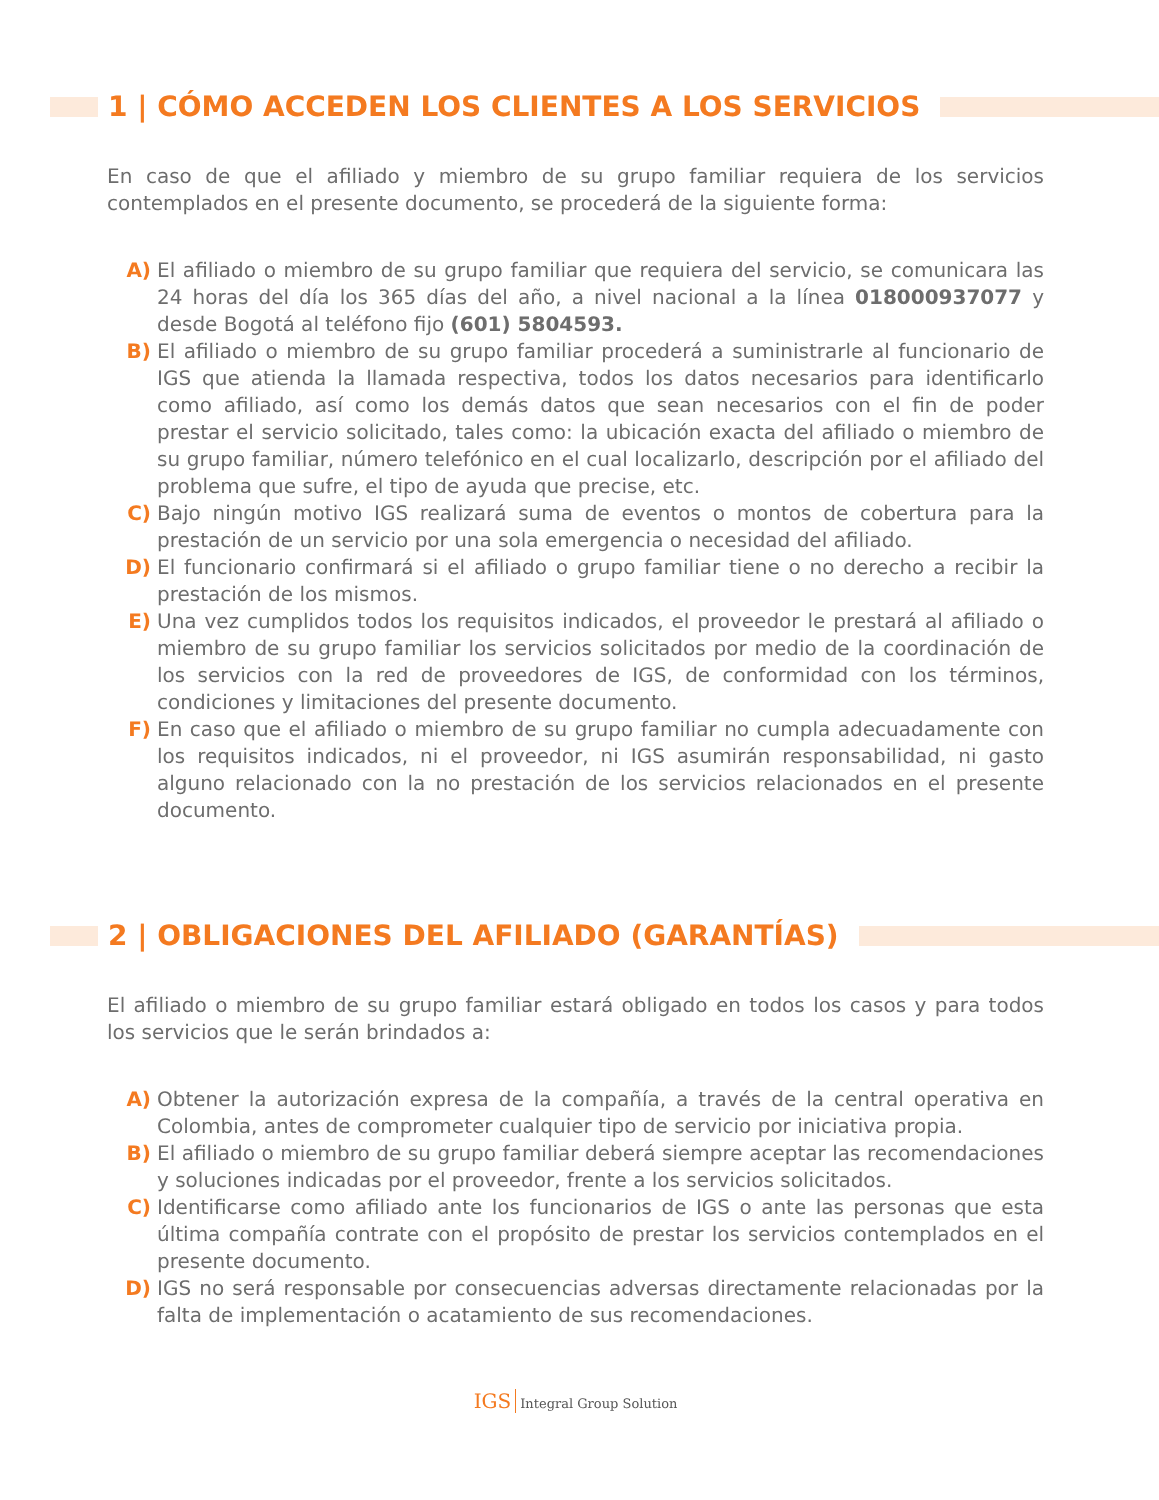1 | CÓMO ACCEDEN LOS CLIENTES A LOS SERVICIOS
En caso de que el afiliado y miembro de su grupo familiar requiera de los servicios contemplados en el presente documento, se procederá de la siguiente forma:
A) El afiliado o miembro de su grupo familiar que requiera del servicio, se comunicara las 24 horas del día los 365 días del año, a nivel nacional a la línea 018000937077 y desde Bogotá al teléfono fijo (601) 5804593.
B) El afiliado o miembro de su grupo familiar procederá a suministrarle al funcionario de IGS que atienda la llamada respectiva, todos los datos necesarios para identificarlo como afiliado, así como los demás datos que sean necesarios con el fin de poder prestar el servicio solicitado, tales como: la ubicación exacta del afiliado o miembro de su grupo familiar, número telefónico en el cual localizarlo, descripción por el afiliado del problema que sufre, el tipo de ayuda que precise, etc.
C) Bajo ningún motivo IGS realizará suma de eventos o montos de cobertura para la prestación de un servicio por una sola emergencia o necesidad del afiliado.
D) El funcionario confirmará si el afiliado o grupo familiar tiene o no derecho a recibir la prestación de los mismos.
E) Una vez cumplidos todos los requisitos indicados, el proveedor le prestará al afiliado o miembro de su grupo familiar los servicios solicitados por medio de la coordinación de los servicios con la red de proveedores de IGS, de conformidad con los términos, condiciones y limitaciones del presente documento.
F) En caso que el afiliado o miembro de su grupo familiar no cumpla adecuadamente con los requisitos indicados, ni el proveedor, ni IGS asumirán responsabilidad, ni gasto alguno relacionado con la no prestación de los servicios relacionados en el presente documento.
2 | OBLIGACIONES DEL AFILIADO (GARANTÍAS)
El afiliado o miembro de su grupo familiar estará obligado en todos los casos y para todos los servicios que le serán brindados a:
A) Obtener la autorización expresa de la compañía, a través de la central operativa en Colombia, antes de comprometer cualquier tipo de servicio por iniciativa propia.
B) El afiliado o miembro de su grupo familiar deberá siempre aceptar las recomendaciones y soluciones indicadas por el proveedor, frente a los servicios solicitados.
C) Identificarse como afiliado ante los funcionarios de IGS o ante las personas que esta última compañía contrate con el propósito de prestar los servicios contemplados en el presente documento.
D) IGS no será responsable por consecuencias adversas directamente relacionadas por la falta de implementación o acatamiento de sus recomendaciones.
IGS Integral Group Solution